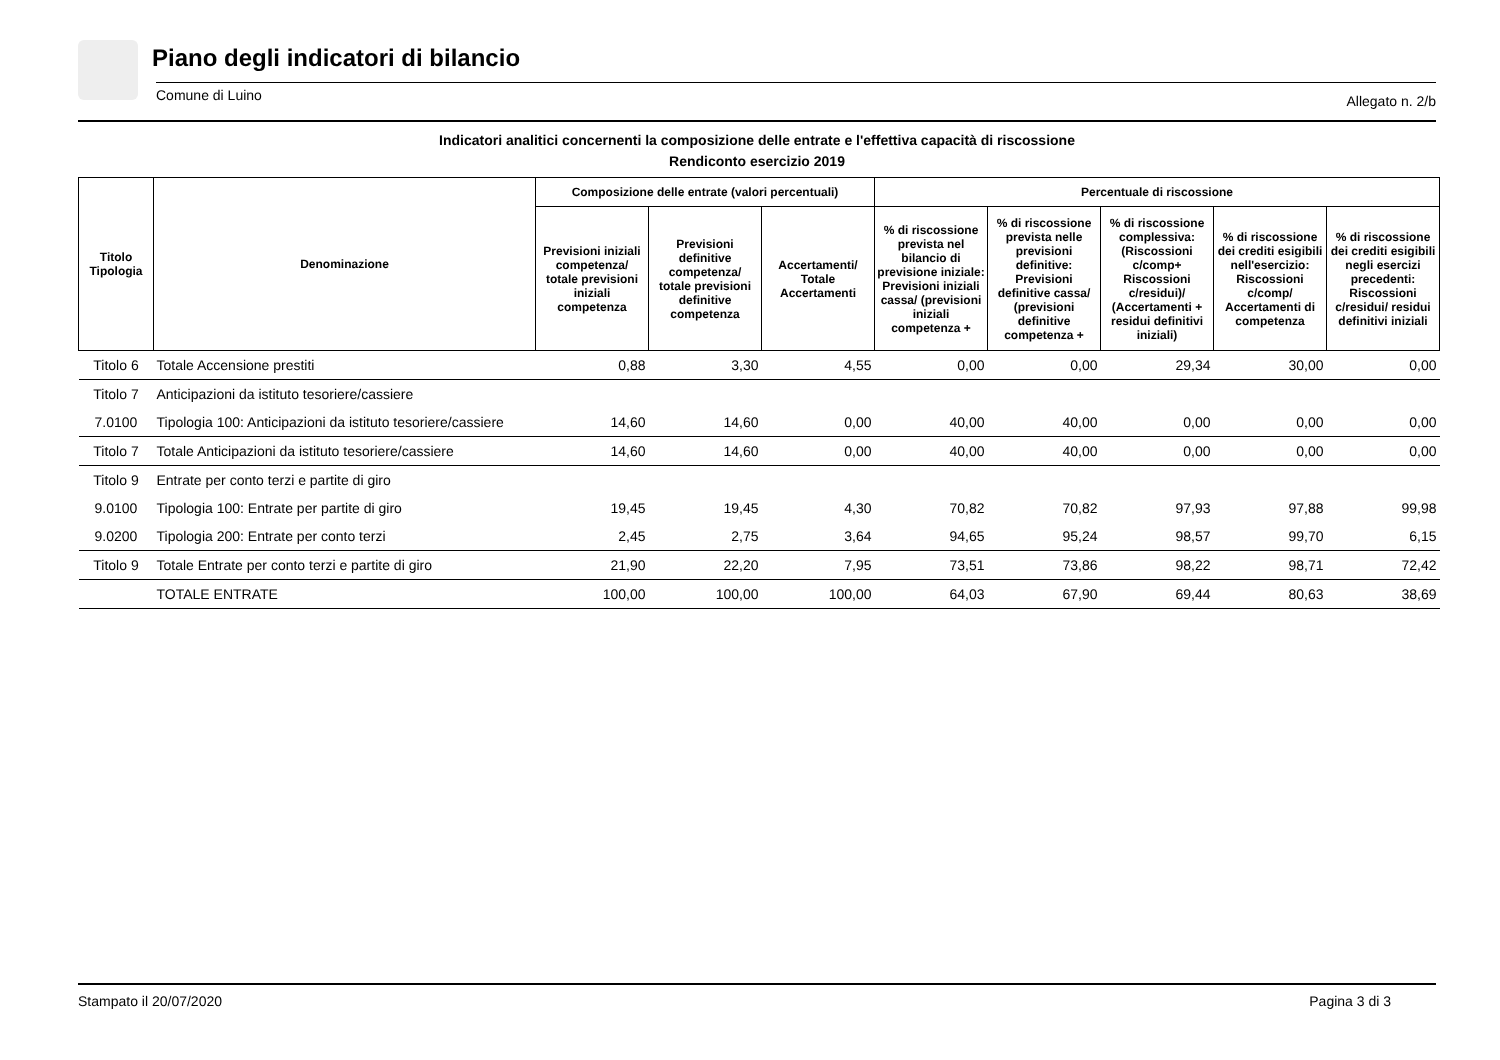Piano degli indicatori di bilancio
Comune di Luino Allegato n. 2/b
Indicatori analitici concernenti la composizione delle entrate e l'effettiva capacità di riscossione
Rendiconto esercizio 2019
| Titolo Tipologia | Denominazione | Composizione delle entrate (valori percentuali) | | | Percentuale di riscossione | | | | |
| --- | --- | --- | --- | --- | --- | --- | --- | --- | --- |
| | | Previsioni iniziali competenza/ totale previsioni iniziali competenza | Previsioni definitive competenza/ totale previsioni definitive competenza | Accertamenti/ Totale Accertamenti | % di riscossione prevista nel bilancio di previsione iniziale: Previsioni iniziali cassa/ (previsioni iniziali competenza + | % di riscossione prevista nelle previsioni definitive: Previsioni definitive cassa/ (previsioni definitive competenza + | % di riscossione complessiva: (Riscossioni c/comp+ Riscossioni c/residui)/ (Accertamenti + residui definitivi iniziali) | % di riscossione dei crediti esigibili nell'esercizio: Riscossioni c/comp/ Accertamenti di competenza | % di riscossione dei crediti esigibili negli esercizi precedenti: Riscossioni c/residui/ residui definitivi iniziali |
| Titolo 6 | Totale Accensione prestiti | 0,88 | 3,30 | 4,55 | 0,00 | 0,00 | 29,34 | 30,00 | 0,00 |
| Titolo 7 | Anticipazioni da istituto tesoriere/cassiere | | | | | | | | |
| 7.0100 | Tipologia 100: Anticipazioni da istituto tesoriere/cassiere | 14,60 | 14,60 | 0,00 | 40,00 | 40,00 | 0,00 | 0,00 | 0,00 |
| Titolo 7 | Totale Anticipazioni da istituto tesoriere/cassiere | 14,60 | 14,60 | 0,00 | 40,00 | 40,00 | 0,00 | 0,00 | 0,00 |
| Titolo 9 | Entrate per conto terzi e partite di giro | | | | | | | | |
| 9.0100 | Tipologia 100: Entrate per partite di giro | 19,45 | 19,45 | 4,30 | 70,82 | 70,82 | 97,93 | 97,88 | 99,98 |
| 9.0200 | Tipologia 200: Entrate per conto terzi | 2,45 | 2,75 | 3,64 | 94,65 | 95,24 | 98,57 | 99,70 | 6,15 |
| Titolo 9 | Totale Entrate per conto terzi e partite di giro | 21,90 | 22,20 | 7,95 | 73,51 | 73,86 | 98,22 | 98,71 | 72,42 |
| | TOTALE ENTRATE | 100,00 | 100,00 | 100,00 | 64,03 | 67,90 | 69,44 | 80,63 | 38,69 |
Stampato il 20/07/2020 Pagina 3 di 3